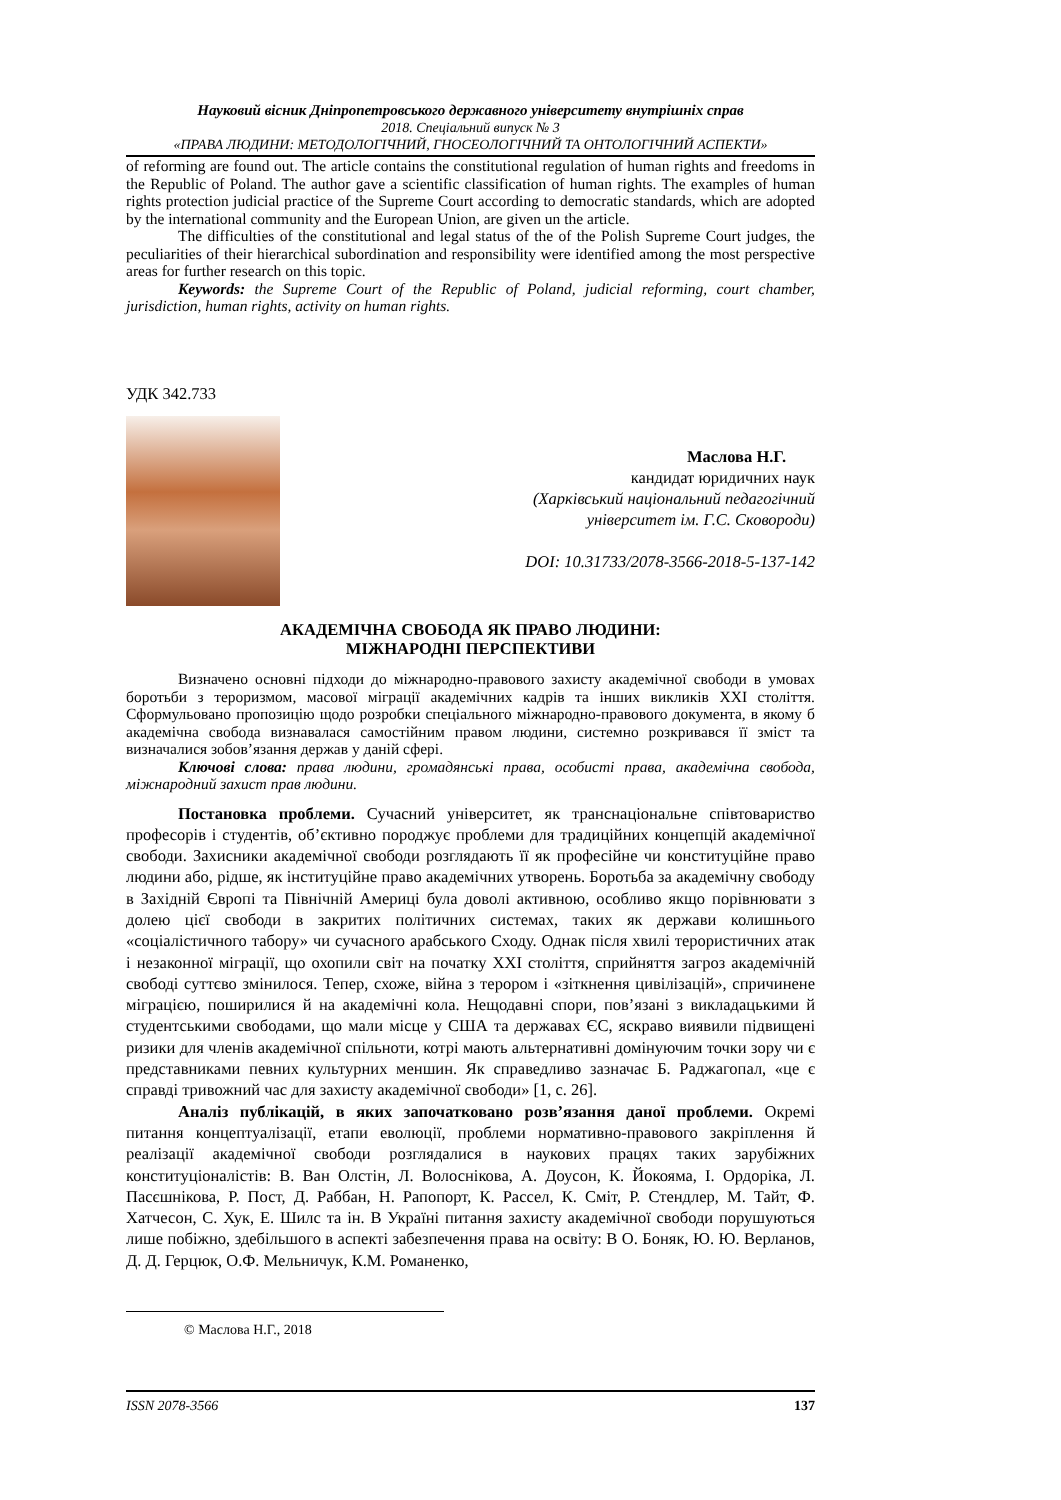Науковий вісник Дніпропетровського державного університету внутрішніх справ
2018. Спеціальний випуск № 3
«ПРАВА ЛЮДИНИ: МЕТОДОЛОГІЧНИЙ, ГНОСЕОЛОГІЧНИЙ ТА ОНТОЛОГІЧНИЙ АСПЕКТИ»
of reforming are found out. The article contains the constitutional regulation of human rights and freedoms in the Republic of Poland. The author gave a scientific classification of human rights. The examples of human rights protection judicial practice of the Supreme Court according to democratic standards, which are adopted by the international community and the European Union, are given un the article.
The difficulties of the constitutional and legal status of the of the Polish Supreme Court judges, the peculiarities of their hierarchical subordination and responsibility were identified among the most perspective areas for further research on this topic.
Keywords: the Supreme Court of the Republic of Poland, judicial reforming, court chamber, jurisdiction, human rights, activity on human rights.
УДК 342.733
Маслова Н.Г.
кандидат юридичних наук
(Харківський національний педагогічний
університет ім. Г.С. Сковороди)
DOI: 10.31733/2078-3566-2018-5-137-142
АКАДЕМІЧНА СВОБОДА ЯК ПРАВО ЛЮДИНИ:
МІЖНАРОДНІ ПЕРСПЕКТИВИ
Визначено основні підходи до міжнародно-правового захисту академічної свободи в умовах боротьби з тероризмом, масової міграції академічних кадрів та інших викликів XXI століття. Сформульовано пропозицію щодо розробки спеціального міжнародно-правового документа, в якому б академічна свобода визнавалася самостійним правом людини, системно розкривався її зміст та визначалися зобов’язання держав у даній сфері.
Ключові слова: права людини, громадянські права, особисті права, академічна свобода, міжнародний захист прав людини.
Постановка проблеми. Сучасний університет, як транснаціональне співтовариство професорів і студентів, об’єктивно породжує проблеми для традиційних концепцій академічної свободи. Захисники академічної свободи розглядають її як професійне чи конституційне право людини або, рідше, як інституційне право академічних утворень. Боротьба за академічну свободу в Західній Європі та Північній Америці була доволі активною, особливо якщо порівнювати з долею цієї свободи в закритих політичних системах, таких як держави колишнього «соціалістичного табору» чи сучасного арабського Сходу. Однак після хвилі терористичних атак і незаконної міграції, що охопили світ на початку XXI століття, сприйняття загроз академічній свободі суттєво змінилося. Тепер, схоже, війна з терором і «зіткнення цивілізацій», спричинене міграцією, поширилися й на академічні кола. Нещодавні спори, пов’язані з викладацькими й студентськими свободами, що мали місце у США та державах ЄС, яскраво виявили підвищені ризики для членів академічної спільноти, котрі мають альтернативні домінуючим точки зору чи є представниками певних культурних меншин. Як справедливо зазначає Б. Раджагопал, «це є справді тривожний час для захисту академічної свободи» [1, с. 26].
Аналіз публікацій, в яких започатковано розв’язання даної проблеми. Окремі питання концептуалізації, етапи еволюції, проблеми нормативно-правового закріплення й реалізації академічної свободи розглядалися в наукових працях таких зарубіжних конституціоналістів: В. Ван Олстін, Л. Волоснікова, А. Доусон, К. Йокояма, І. Ордоріка, Л. Пасєшнікова, Р. Пост, Д. Раббан, Н. Рапопорт, К. Рассел, К. Сміт, Р. Стендлер, М. Тайт, Ф. Хатчесон, С. Хук, Е. Шилс та ін. В Україні питання захисту академічної свободи порушуються лише побіжно, здебільшого в аспекті забезпечення права на освіту: В О. Боняк, Ю. Ю. Верланов, Д. Д. Герцюк, О.Ф. Мельничук, К.М. Романенко,
© Маслова Н.Г., 2018
ISSN 2078-3566 137